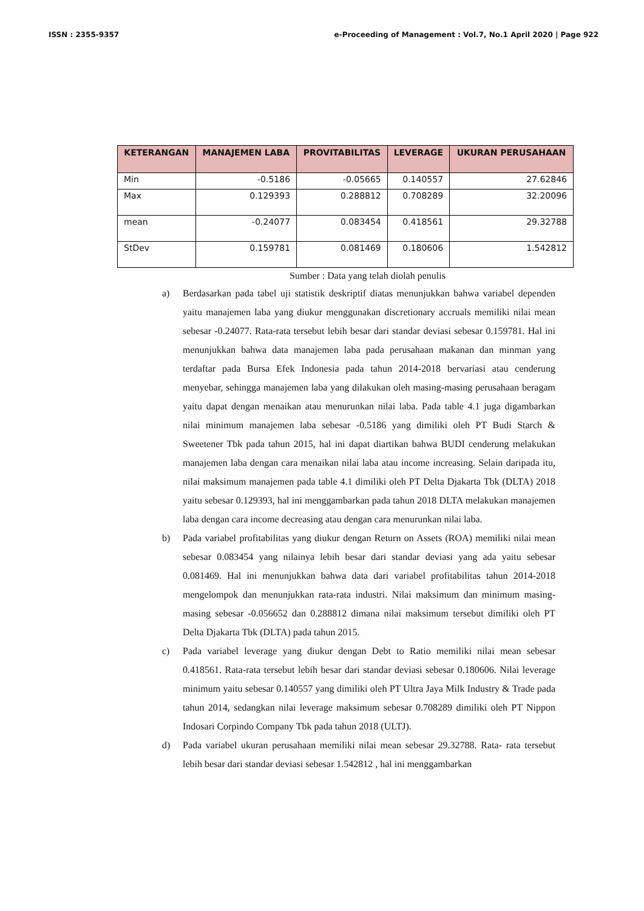ISSN : 2355-9357 e-Proceeding of Management : Vol.7, No.1 April 2020 | Page 922
| KETERANGAN | MANAJEMEN LABA | PROVITABILITAS | LEVERAGE | UKURAN PERUSAHAAN |
| --- | --- | --- | --- | --- |
| Min | -0.5186 | -0.05665 | 0.140557 | 27.62846 |
| Max | 0.129393 | 0.288812 | 0.708289 | 32.20096 |
| mean | -0.24077 | 0.083454 | 0.418561 | 29.32788 |
| StDev | 0.159781 | 0.081469 | 0.180606 | 1.542812 |
Sumber : Data yang telah diolah penulis
a) Berdasarkan pada tabel uji statistik deskriptif diatas menunjukkan bahwa variabel dependen yaitu manajemen laba yang diukur menggunakan discretionary accruals memiliki nilai mean sebesar -0.24077. Rata-rata tersebut lebih besar dari standar deviasi sebesar 0.159781. Hal ini menunjukkan bahwa data manajemen laba pada perusahaan makanan dan minman yang terdaftar pada Bursa Efek Indonesia pada tahun 2014-2018 bervariasi atau cenderung menyebar, sehingga manajemen laba yang dilakukan oleh masing-masing perusahaan beragam yaitu dapat dengan menaikan atau menurunkan nilai laba. Pada table 4.1 juga digambarkan nilai minimum manajemen laba sebesar -0.5186 yang dimiliki oleh PT Budi Starch & Sweetener Tbk pada tahun 2015, hal ini dapat diartikan bahwa BUDI cenderung melakukan manajemen laba dengan cara menaikan nilai laba atau income increasing. Selain daripada itu, nilai maksimum manajemen pada table 4.1 dimiliki oleh PT Delta Djakarta Tbk (DLTA) 2018 yaitu sebesar 0.129393, hal ini menggambarkan pada tahun 2018 DLTA melakukan manajemen laba dengan cara income decreasing atau dengan cara menurunkan nilai laba.
b) Pada variabel profitabilitas yang diukur dengan Return on Assets (ROA) memiliki nilai mean sebesar 0.083454 yang nilainya lebih besar dari standar deviasi yang ada yaitu sebesar 0.081469. Hal ini menunjukkan bahwa data dari variabel profitabilitas tahun 2014-2018 mengelompok dan menunjukkan rata-rata industri. Nilai maksimum dan minimum masing-masing sebesar -0.056652 dan 0.288812 dimana nilai maksimum tersebut dimiliki oleh PT Delta Djakarta Tbk (DLTA) pada tahun 2015.
c) Pada variabel leverage yang diukur dengan Debt to Ratio memiliki nilai mean sebesar 0.418561. Rata-rata tersebut lebih besar dari standar deviasi sebesar 0.180606. Nilai leverage minimum yaitu sebesar 0.140557 yang dimiliki oleh PT Ultra Jaya Milk Industry & Trade pada tahun 2014, sedangkan nilai leverage maksimum sebesar 0.708289 dimiliki oleh PT Nippon Indosari Corpindo Company Tbk pada tahun 2018 (ULTJ).
d) Pada variabel ukuran perusahaan memiliki nilai mean sebesar 29.32788. Rata- rata tersebut lebih besar dari standar deviasi sebesar 1.542812 , hal ini menggambarkan